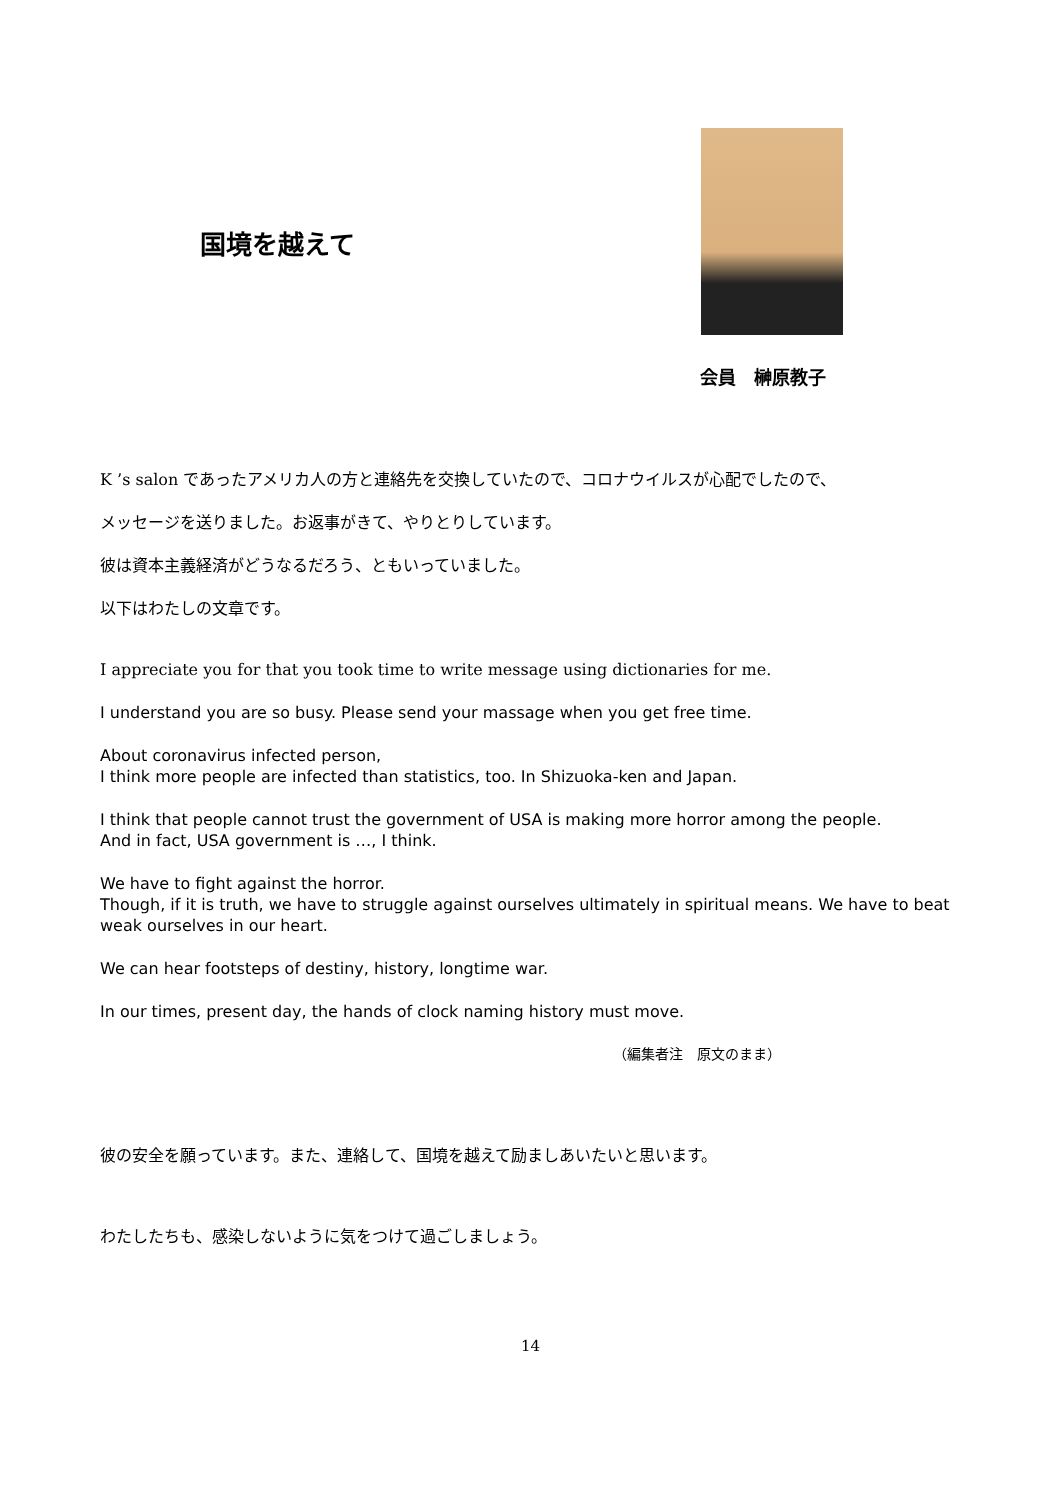国境を越えて
会員　榊原教子
K ’s salon であったアメリカ人の方と連絡先を交換していたので、コロナウイルスが心配でしたので、
メッセージを送りました。お返事がきて、やりとりしています。
彼は資本主義経済がどうなるだろう、ともいっていました。
以下はわたしの文章です。
I appreciate you for that you took time to write message using dictionaries for me.
I understand you are so busy. Please send your massage when you get free time.
About coronavirus infected person,
I think more people are infected than statistics, too. In Shizuoka-ken and Japan.
I think that people cannot trust the government of USA is making more horror among the people.
And in fact, USA government is …, I think.
We have to fight against the horror.
Though, if it is truth, we have to struggle against ourselves ultimately in spiritual means. We have to beat weak ourselves in our heart.
We can hear footsteps of destiny, history, longtime war.
In our times, present day, the hands of clock naming history must move.
（編集者注　原文のまま）
彼の安全を願っています。また、連絡して、国境を越えて励ましあいたいと思います。
わたしたちも、感染しないように気をつけて過ごしましょう。
14